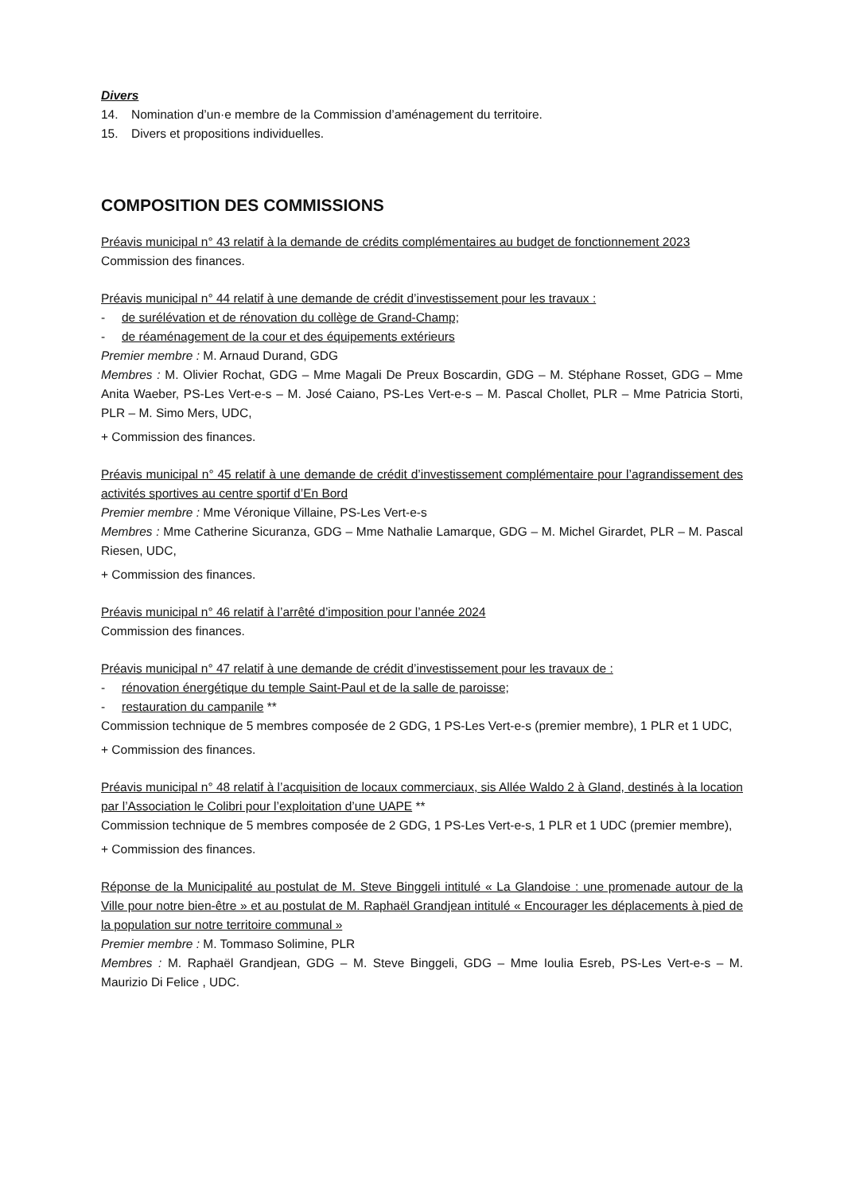Divers
14. Nomination d’un·e membre de la Commission d’aménagement du territoire.
15. Divers et propositions individuelles.
COMPOSITION DES COMMISSIONS
Préavis municipal n° 43 relatif à la demande de crédits complémentaires au budget de fonctionnement 2023
Commission des finances.
Préavis municipal n° 44 relatif à une demande de crédit d’investissement pour les travaux :
- de surélévation et de rénovation du collège de Grand-Champ;
- de réaménagement de la cour et des équipements extérieurs
Premier membre : M. Arnaud Durand, GDG
Membres : M. Olivier Rochat, GDG – Mme Magali De Preux Boscardin, GDG – M. Stéphane Rosset, GDG – Mme Anita Waeber, PS-Les Vert-e-s – M. José Caiano, PS-Les Vert-e-s – M. Pascal Chollet, PLR – Mme Patricia Storti, PLR – M. Simo Mers, UDC,
+ Commission des finances.
Préavis municipal n° 45 relatif à une demande de crédit d’investissement complémentaire pour l’agrandissement des activités sportives au centre sportif d’En Bord
Premier membre : Mme Véronique Villaine, PS-Les Vert-e-s
Membres : Mme Catherine Sicuranza, GDG – Mme Nathalie Lamarque, GDG – M. Michel Girardet, PLR – M. Pascal Riesen, UDC,
+ Commission des finances.
Préavis municipal n° 46 relatif à l’arrêté d’imposition pour l’année 2024
Commission des finances.
Préavis municipal n° 47 relatif à une demande de crédit d’investissement pour les travaux de :
- rénovation énergétique du temple Saint-Paul et de la salle de paroisse;
- restauration du campanile **
Commission technique de 5 membres composée de 2 GDG, 1 PS-Les Vert-e-s (premier membre), 1 PLR et 1 UDC,
+ Commission des finances.
Préavis municipal n° 48 relatif à l’acquisition de locaux commerciaux, sis Allée Waldo 2 à Gland, destinés à la location par l’Association le Colibri pour l’exploitation d’une UAPE **
Commission technique de 5 membres composée de 2 GDG, 1 PS-Les Vert-e-s, 1 PLR et 1 UDC (premier membre),
+ Commission des finances.
Réponse de la Municipalité au postulat de M. Steve Binggeli intitulé « La Glandoise : une promenade autour de la Ville pour notre bien-être » et au postulat de M. Raphaël Grandjean intitulé « Encourager les déplacements à pied de la population sur notre territoire communal »
Premier membre : M. Tommaso Solimine, PLR
Membres : M. Raphaël Grandjean, GDG – M. Steve Binggeli, GDG – Mme Ioulia Esreb, PS-Les Vert-e-s – M. Maurizio Di Felice , UDC.